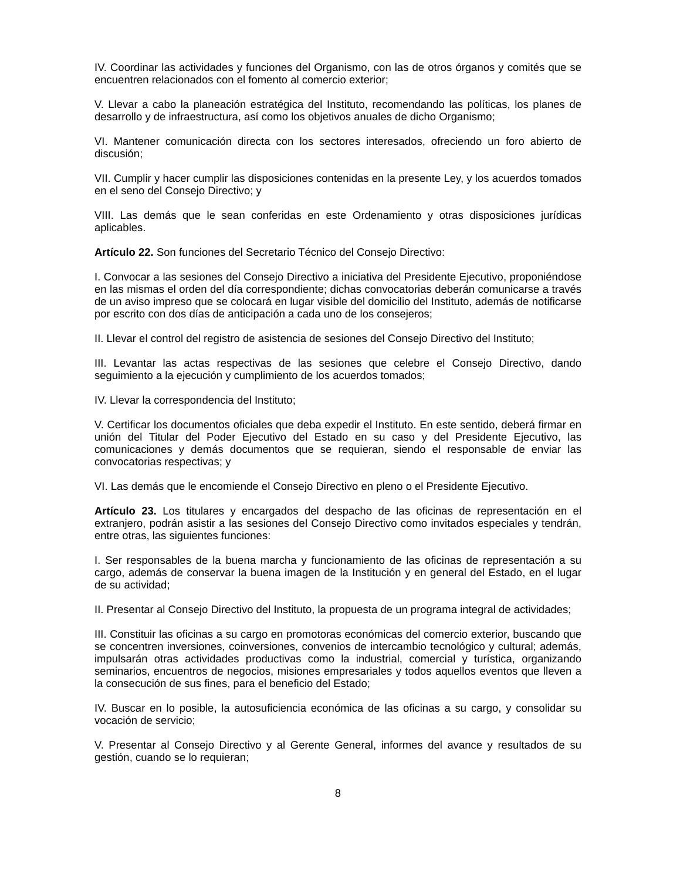IV. Coordinar las actividades y funciones del Organismo, con las de otros órganos y comités que se encuentren relacionados con el fomento al comercio exterior;
V. Llevar a cabo la planeación estratégica del Instituto, recomendando las políticas, los planes de desarrollo y de infraestructura, así como los objetivos anuales de dicho Organismo;
VI. Mantener comunicación directa con los sectores interesados, ofreciendo un foro abierto de discusión;
VII. Cumplir y hacer cumplir las disposiciones contenidas en la presente Ley, y los acuerdos tomados en el seno del Consejo Directivo; y
VIII. Las demás que le sean conferidas en este Ordenamiento y otras disposiciones jurídicas aplicables.
Artículo 22. Son funciones del Secretario Técnico del Consejo Directivo:
I. Convocar a las sesiones del Consejo Directivo a iniciativa del Presidente Ejecutivo, proponiéndose en las mismas el orden del día correspondiente; dichas convocatorias deberán comunicarse a través de un aviso impreso que se colocará en lugar visible del domicilio del Instituto, además de notificarse por escrito con dos días de anticipación a cada uno de los consejeros;
II. Llevar el control del registro de asistencia de sesiones del Consejo Directivo del Instituto;
III. Levantar las actas respectivas de las sesiones que celebre el Consejo Directivo, dando seguimiento a la ejecución y cumplimiento de los acuerdos tomados;
IV. Llevar la correspondencia del Instituto;
V. Certificar los documentos oficiales que deba expedir el Instituto. En este sentido, deberá firmar en unión del Titular del Poder Ejecutivo del Estado en su caso y del Presidente Ejecutivo, las comunicaciones y demás documentos que se requieran, siendo el responsable de enviar las convocatorias respectivas; y
VI. Las demás que le encomiende el Consejo Directivo en pleno o el Presidente Ejecutivo.
Artículo 23. Los titulares y encargados del despacho de las oficinas de representación en el extranjero, podrán asistir a las sesiones del Consejo Directivo como invitados especiales y tendrán, entre otras, las siguientes funciones:
I. Ser responsables de la buena marcha y funcionamiento de las oficinas de representación a su cargo, además de conservar la buena imagen de la Institución y en general del Estado, en el lugar de su actividad;
II. Presentar al Consejo Directivo del Instituto, la propuesta de un programa integral de actividades;
III. Constituir las oficinas a su cargo en promotoras económicas del comercio exterior, buscando que se concentren inversiones, coinversiones, convenios de intercambio tecnológico y cultural; además, impulsarán otras actividades productivas como la industrial, comercial y turística, organizando seminarios, encuentros de negocios, misiones empresariales y todos aquellos eventos que lleven a la consecución de sus fines, para el beneficio del Estado;
IV. Buscar en lo posible, la autosuficiencia económica de las oficinas a su cargo, y consolidar su vocación de servicio;
V. Presentar al Consejo Directivo y al Gerente General, informes del avance y resultados de su gestión, cuando se lo requieran;
8